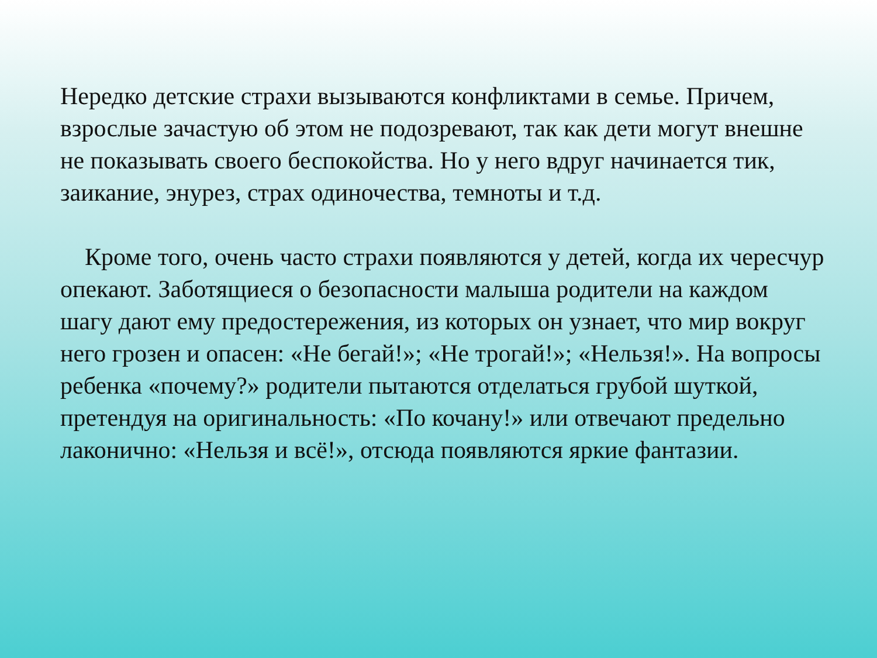Нередко детские страхи вызываются конфликтами в семье. Причем, взрослые зачастую об этом не подозревают, так как дети могут внешне не показывать своего беспокойства. Но у него вдруг начинается тик, заикание, энурез, страх одиночества, темноты и т.д.
Кроме того, очень часто страхи появляются у детей, когда их чересчур опекают. Заботящиеся о безопасности малыша родители на каждом шагу дают ему предостережения, из которых он узнает, что мир вокруг него грозен и опасен: «Не бегай!»; «Не трогай!»; «Нельзя!». На вопросы ребенка «почему?» родители пытаются отделаться грубой шуткой, претендуя на оригинальность: «По кочану!» или отвечают предельно лаконично: «Нельзя и всё!», отсюда появляются яркие фантазии.